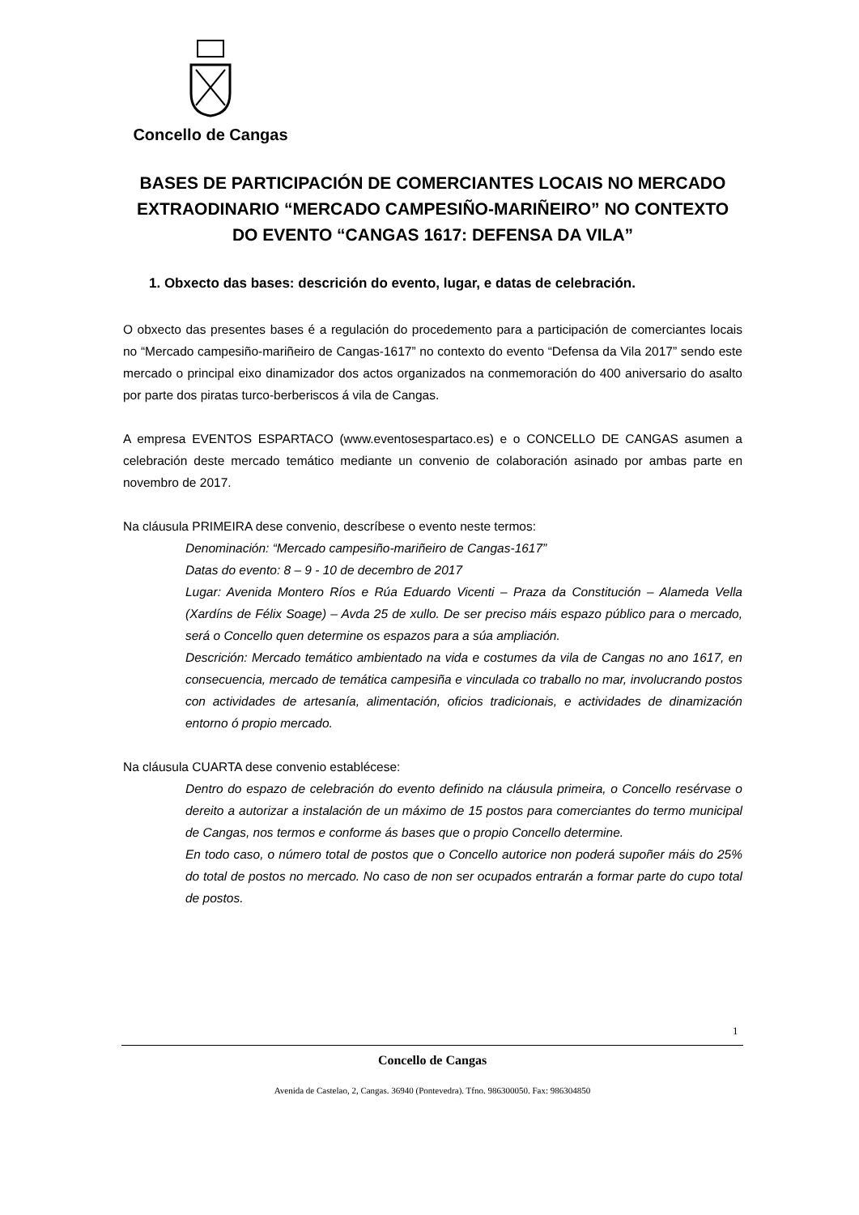Concello de Cangas
BASES DE PARTICIPACIÓN DE COMERCIANTES LOCAIS NO MERCADO EXTRAODINARIO “MERCADO CAMPESIÑO-MARIÑEIRO” NO CONTEXTO DO EVENTO “CANGAS 1617: DEFENSA DA VILA”
1. Obxecto das bases: descrición do evento, lugar, e datas de celebración.
O obxecto das presentes bases é a regulación do procedemento para a participación de comerciantes locais no “Mercado campesiño-mariñeiro de Cangas-1617” no contexto do evento “Defensa da Vila 2017” sendo este mercado o principal eixo dinamizador dos actos organizados na conmemoración do 400 aniversario do asalto por parte dos piratas turco-berberiscos á vila de Cangas.
A empresa EVENTOS ESPARTACO (www.eventosespartaco.es) e o CONCELLO DE CANGAS asumen a celebración deste mercado temático mediante un convenio de colaboración asinado por ambas parte en novembro de 2017.
Na cláusula PRIMEIRA dese convenio, descríbese o evento neste termos:
Denominación: “Mercado campesiño-mariñeiro de Cangas-1617”
Datas do evento: 8 – 9 - 10 de decembro de 2017
Lugar: Avenida Montero Ríos e Rúa Eduardo Vicenti – Praza da Constitución – Alameda Vella (Xardíns de Félix Soage) – Avda 25 de xullo. De ser preciso máis espazo público para o mercado, será o Concello quen determine os espazos para a súa ampliación.
Descrición: Mercado temático ambientado na vida e costumes da vila de Cangas no ano 1617, en consecuencia, mercado de temática campesiña e vinculada co traballo no mar, involucrando postos con actividades de artesanía, alimentación, oficios tradicionais, e actividades de dinamización entorno ó propio mercado.
Na cláusula CUARTA dese convenio establécese:
Dentro do espazo de celebración do evento definido na cláusula primeira, o Concello resérvase o dereito a autorizar a instalación de un máximo de 15 postos para comerciantes do termo municipal de Cangas, nos termos e conforme ás bases que o propio Concello determine.
En todo caso, o número total de postos que o Concello autorice non poderá supoñer máis do 25% do total de postos no mercado. No caso de non ser ocupados entrarán a formar parte do cupo total de postos.
1
Concello de Cangas
Avenida de Castelao, 2, Cangas. 36940 (Pontevedra). Tfno. 986300050. Fax: 986304850